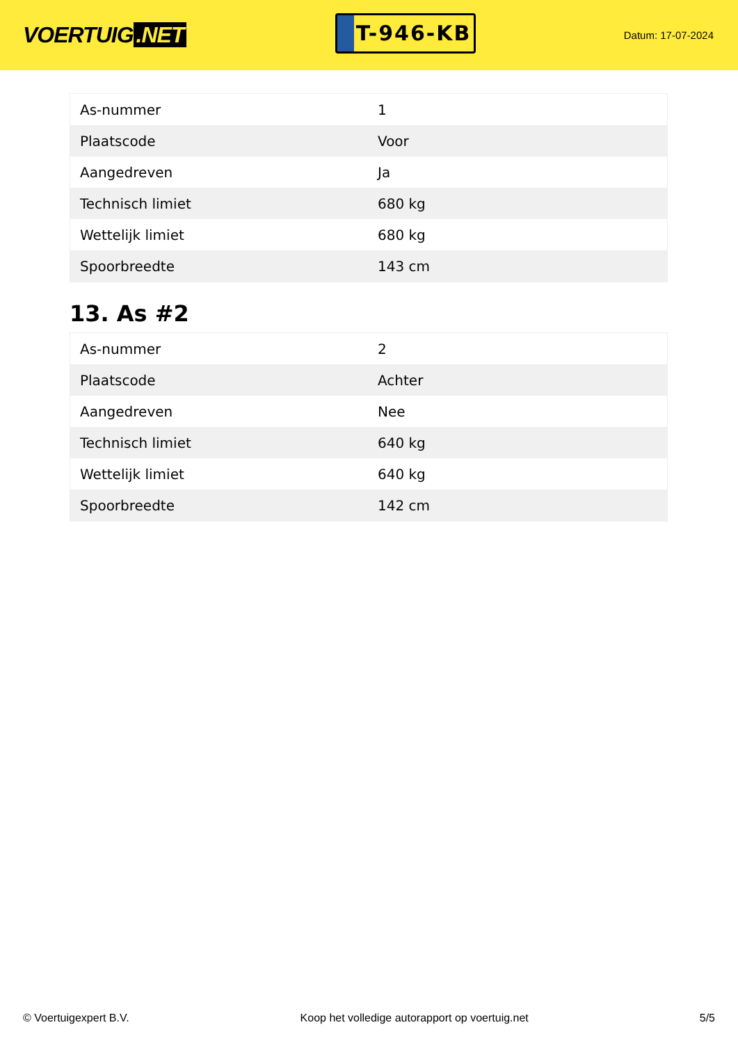VOERTUIG.NET
T-946-KB
Datum: 17-07-2024
| As-nummer | 1 |
| Plaatscode | Voor |
| Aangedreven | Ja |
| Technisch limiet | 680 kg |
| Wettelijk limiet | 680 kg |
| Spoorbreedte | 143 cm |
13. As #2
| As-nummer | 2 |
| Plaatscode | Achter |
| Aangedreven | Nee |
| Technisch limiet | 640 kg |
| Wettelijk limiet | 640 kg |
| Spoorbreedte | 142 cm |
© Voertuigexpert B.V. Koop het volledige autorapport op voertuig.net 5/5